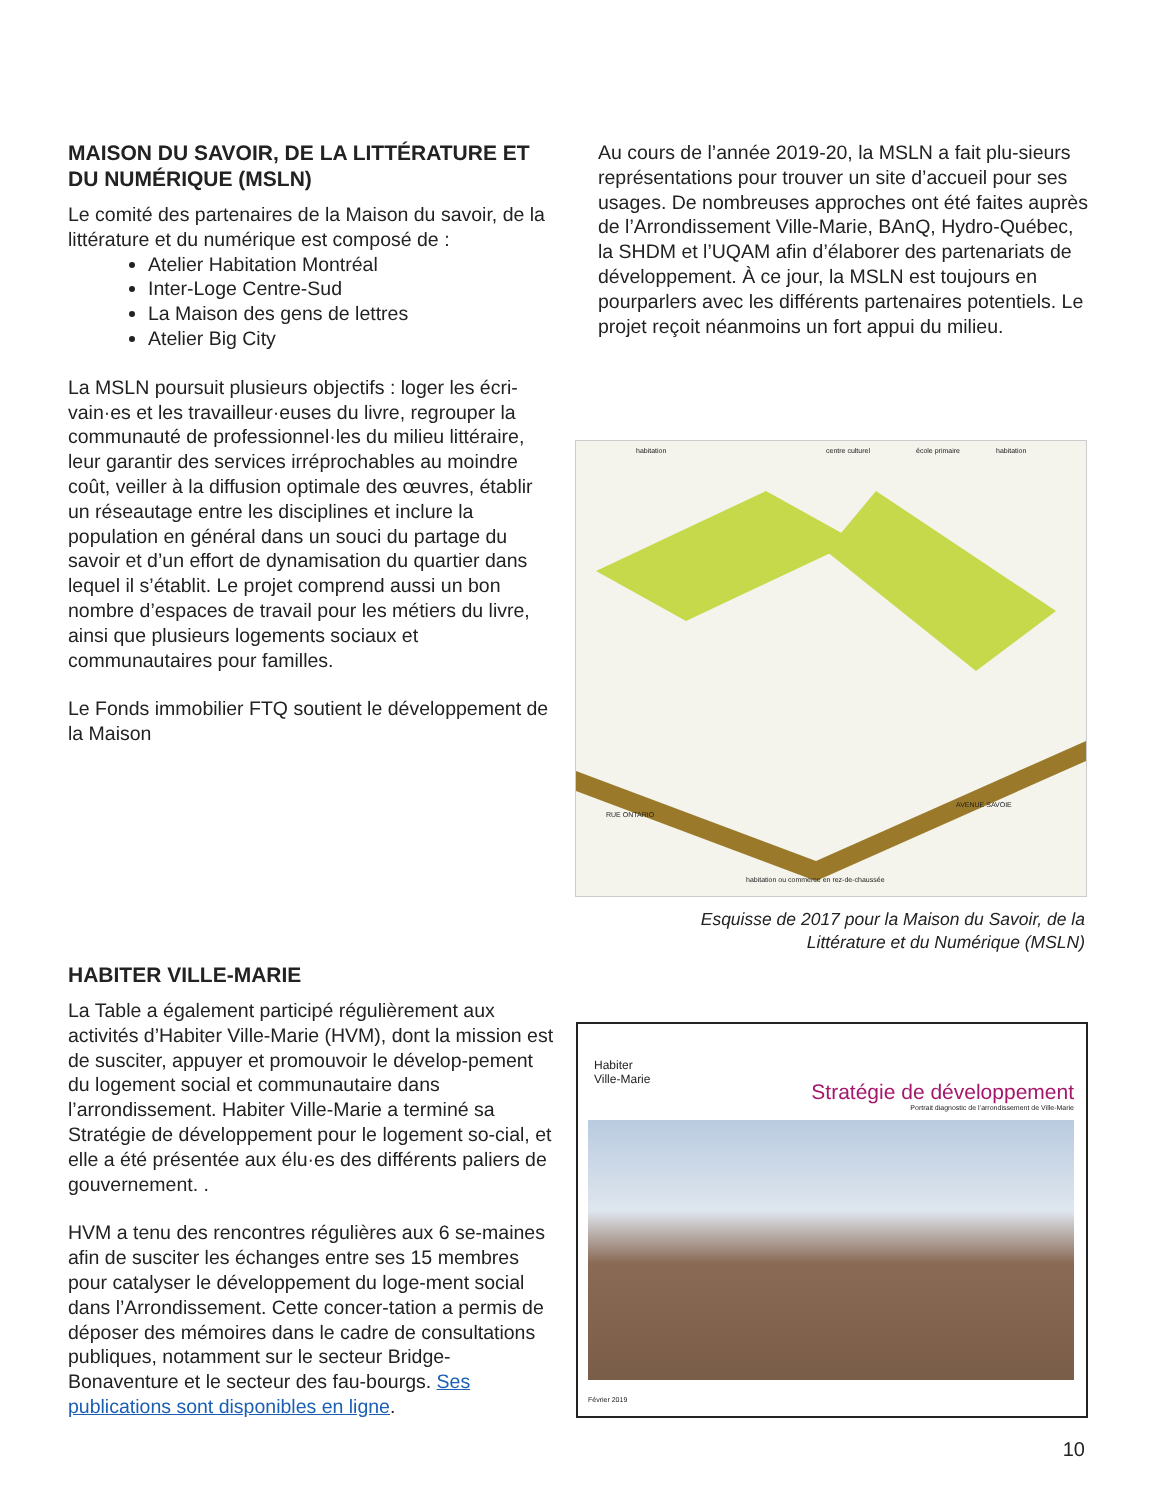MAISON DU SAVOIR, DE LA LITTÉRATURE ET DU NUMÉRIQUE (MSLN)
Le comité des partenaires de la Maison du savoir, de la littérature et du numérique est composé de :
Atelier Habitation Montréal
Inter-Loge Centre-Sud
La Maison des gens de lettres
Atelier Big City
La MSLN poursuit plusieurs objectifs : loger les écri-vain·es et les travailleur·euses du livre, regrouper la communauté de professionnel·les du milieu littéraire, leur garantir des services irréprochables au moindre coût, veiller à la diffusion optimale des œuvres, établir un réseautage entre les disciplines et inclure la population en général dans un souci du partage du savoir et d’un effort de dynamisation du quartier dans lequel il s’établit. Le projet comprend aussi un bon nombre d’espaces de travail pour les métiers du livre, ainsi que plusieurs logements sociaux et communautaires pour familles.
Le Fonds immobilier FTQ soutient le développement de la Maison
Au cours de l’année 2019-20, la MSLN a fait plu-sieurs représentations pour trouver un site d’accueil pour ses usages. De nombreuses approches ont été faites auprès de l’Arrondissement Ville-Marie, BAnQ, Hydro-Québec, la SHDM et l’UQAM afin d’élaborer des partenariats de développement. À ce jour, la MSLN est toujours en pourparlers avec les différents partenaires potentiels. Le projet reçoit néanmoins un fort appui du milieu.
habitation centre culturel école primaire habitation
RUE ONTARIO
AVENUE SAVOIE
habitation ou commerce en rez-de-chaussée
Esquisse de 2017 pour la Maison du Savoir, de la Littérature et du Numérique (MSLN)
HABITER VILLE-MARIE
La Table a également participé régulièrement aux activités d’Habiter Ville-Marie (HVM), dont la mission est de susciter, appuyer et promouvoir le dévelop-pement du logement social et communautaire dans l’arrondissement. Habiter Ville-Marie a terminé sa Stratégie de développement pour le logement so-cial, et elle a été présentée aux élu·es des différents paliers de gouvernement. .
HVM a tenu des rencontres régulières aux 6 se-maines afin de susciter les échanges entre ses 15 membres pour catalyser le développement du loge-ment social dans l’Arrondissement. Cette concer-tation a permis de déposer des mémoires dans le cadre de consultations publiques, notamment sur le secteur Bridge-Bonaventure et le secteur des fau-bourgs. Ses publications sont disponibles en ligne.
Habiter
Ville-Marie
Stratégie de développement
Portrait diagnostic de l’arrondissement de Ville-Marie
Février 2019
10